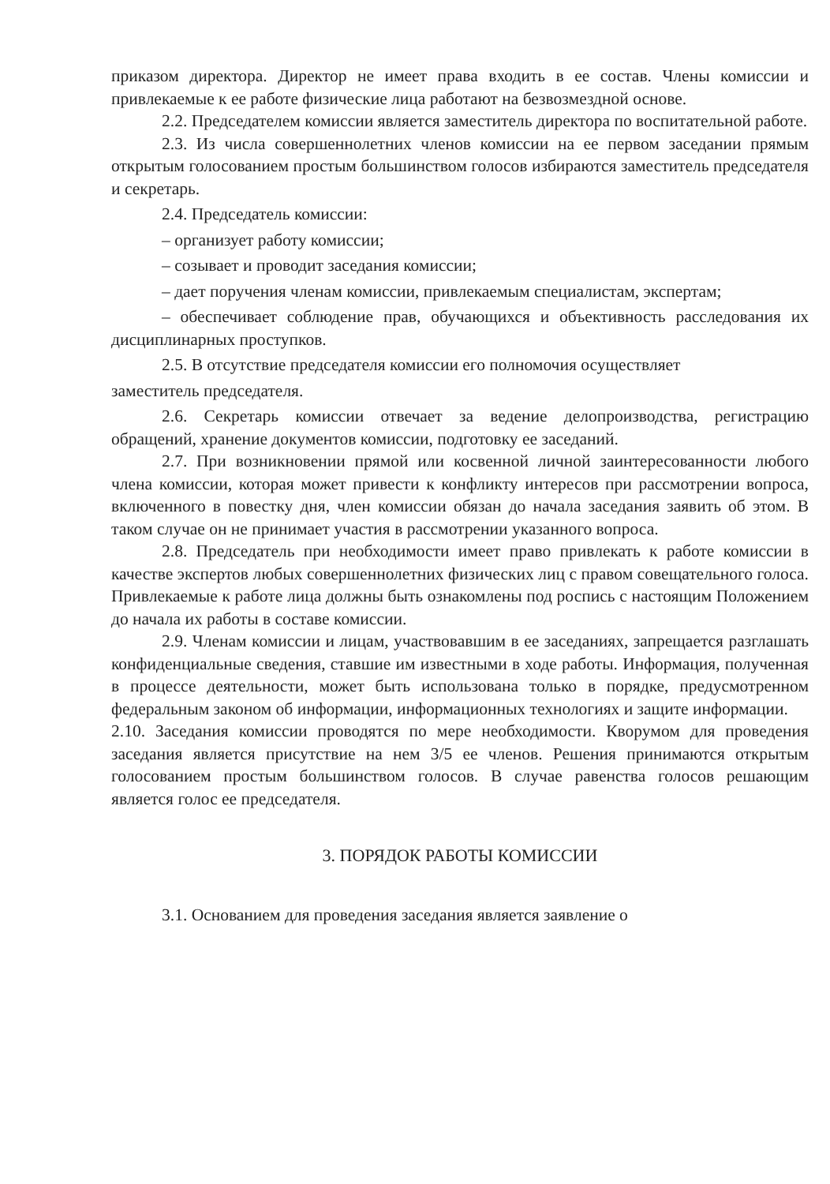приказом директора. Директор не имеет права входить в ее состав. Члены комиссии и привлекаемые к ее работе физические лица работают на безвозмездной основе.
2.2. Председателем комиссии является заместитель директора по воспитательной работе.
2.3. Из числа совершеннолетних членов комиссии на ее первом заседании прямым открытым голосованием простым большинством голосов избираются заместитель председателя и секретарь.
2.4. Председатель комиссии:
– организует работу комиссии;
– созывает и проводит заседания комиссии;
– дает поручения членам комиссии, привлекаемым специалистам, экспертам;
– обеспечивает соблюдение прав, обучающихся и объективность расследования их дисциплинарных проступков.
2.5. В отсутствие председателя комиссии его полномочия осуществляет
заместитель председателя.
2.6. Секретарь комиссии отвечает за ведение делопроизводства, регистрацию обращений, хранение документов комиссии, подготовку ее заседаний.
2.7. При возникновении прямой или косвенной личной заинтересованности любого члена комиссии, которая может привести к конфликту интересов при рассмотрении вопроса, включенного в повестку дня, член комиссии обязан до начала заседания заявить об этом. В таком случае он не принимает участия в рассмотрении указанного вопроса.
2.8. Председатель при необходимости имеет право привлекать к работе комиссии в качестве экспертов любых совершеннолетних физических лиц с правом совещательного голоса. Привлекаемые к работе лица должны быть ознакомлены под роспись с настоящим Положением до начала их работы в составе комиссии.
2.9. Членам комиссии и лицам, участвовавшим в ее заседаниях, запрещается разглашать конфиденциальные сведения, ставшие им известными в ходе работы. Информация, полученная в процессе деятельности, может быть использована только в порядке, предусмотренном федеральным законом об информации, информационных технологиях и защите информации.
2.10. Заседания комиссии проводятся по мере необходимости. Кворумом для проведения заседания является присутствие на нем 3/5 ее членов. Решения принимаются открытым голосованием простым большинством голосов. В случае равенства голосов решающим является голос ее председателя.
3. ПОРЯДОК РАБОТЫ КОМИССИИ
3.1. Основанием для проведения заседания является заявление о